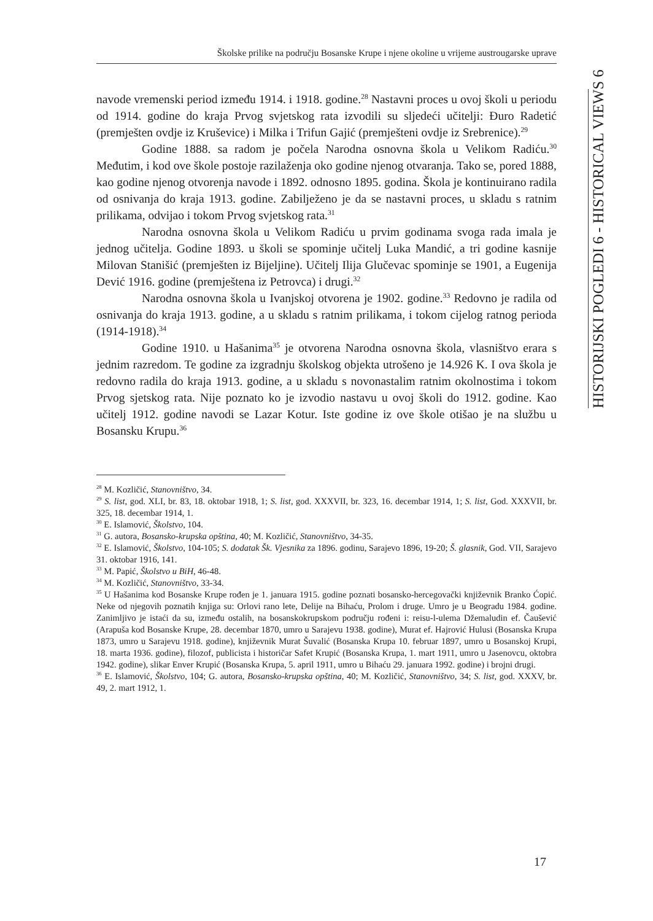Školske prilike na području Bosanske Krupe i njene okoline u vrijeme austrougarske uprave
HISTORIJSKI POGLEDI 6 - HISTORICAL VIEWS 6
navode vremenski period između 1914. i 1918. godine.<sup>28</sup> Nastavni proces u ovoj školi u periodu od 1914. godine do kraja Prvog svjetskog rata izvodili su sljedeći učitelji: Đuro Radetić (premješten ovdje iz Kruševice) i Milka i Trifun Gajić (premješteni ovdje iz Srebrenice).<sup>29</sup>
Godine 1888. sa radom je počela Narodna osnovna škola u Velikom Radiću.<sup>30</sup> Međutim, i kod ove škole postoje razilaženja oko godine njenog otvaranja. Tako se, pored 1888, kao godine njenog otvorenja navode i 1892. odnosno 1895. godina. Škola je kontinuirano radila od osnivanja do kraja 1913. godine. Zabilježeno je da se nastavni proces, u skladu s ratnim prilikama, odvijao i tokom Prvog svjetskog rata.<sup>31</sup>
Narodna osnovna škola u Velikom Radiću u prvim godinama svoga rada imala je jednog učitelja. Godine 1893. u školi se spominje učitelj Luka Mandić, a tri godine kasnije Milovan Stanišić (premješten iz Bijeljine). Učitelj Ilija Glučevac spominje se 1901, a Eugenija Dević 1916. godine (premještena iz Petrovca) i drugi.<sup>32</sup>
Narodna osnovna škola u Ivanjskoj otvorena je 1902. godine.<sup>33</sup> Redovno je radila od osnivanja do kraja 1913. godine, a u skladu s ratnim prilikama, i tokom cijelog ratnog perioda (1914-1918).<sup>34</sup>
Godine 1910. u Hašanima<sup>35</sup> je otvorena Narodna osnovna škola, vlasništvo erara s jednim razredom. Te godine za izgradnju školskog objekta utrošeno je 14.926 K. I ova škola je redovno radila do kraja 1913. godine, a u skladu s novonastalim ratnim okolnostima i tokom Prvog sjetskog rata. Nije poznato ko je izvodio nastavu u ovoj školi do 1912. godine. Kao učitelj 1912. godine navodi se Lazar Kotur. Iste godine iz ove škole otišao je na službu u Bosansku Krupu.<sup>36</sup>
<sup>28</sup> M. Kozličić, Stanovništvo, 34.
<sup>29</sup> S. list, god. XLI, br. 83, 18. oktobar 1918, 1; S. list, god. XXXVII, br. 323, 16. decembar 1914, 1; S. list, God. XXXVII, br. 325, 18. decembar 1914, 1.
<sup>30</sup> E. Islamović, Školstvo, 104.
<sup>31</sup> G. autora, Bosansko-krupska opština, 40; M. Kozličić, Stanovništvo, 34-35.
<sup>32</sup> E. Islamović, Školstvo, 104-105; S. dodatak Šk. Vjesnika za 1896. godinu, Sarajevo 1896, 19-20; Š. glasnik, God. VII, Sarajevo 31. oktobar 1916, 141.
<sup>33</sup> M. Papić, Školstvo u BiH, 46-48.
<sup>34</sup> M. Kozličić, Stanovništvo, 33-34.
<sup>35</sup> U Hašanima kod Bosanske Krupe rođen je 1. januara 1915. godine poznati bosansko-hercegovački književnik Branko Ćopić. Neke od njegovih poznatih knjiga su: Orlovi rano lete, Delije na Bihaću, Prolom i druge. Umro je u Beogradu 1984. godine. Zanimljivo je istaći da su, između ostalih, na bosanskokrupskom području rođeni i: reisu-l-ulema Džemaludin ef. Čaušević (Arapuša kod Bosanske Krupe, 28. decembar 1870, umro u Sarajevu 1938. godine), Murat ef. Hajrović Hulusi (Bosanska Krupa 1873, umro u Sarajevu 1918. godine), književnik Murat Šuvalić (Bosanska Krupa 10. februar 1897, umro u Bosanskoj Krupi, 18. marta 1936. godine), filozof, publicista i historičar Safet Krupić (Bosanska Krupa, 1. mart 1911, umro u Jasenovcu, oktobra 1942. godine), slikar Enver Krupić (Bosanska Krupa, 5. april 1911, umro u Bihaću 29. januara 1992. godine) i brojni drugi.
<sup>36</sup> E. Islamović, Školstvo, 104; G. autora, Bosansko-krupska opština, 40; M. Kozličić, Stanovništvo, 34; S. list, god. XXXV, br. 49, 2. mart 1912, 1.
17